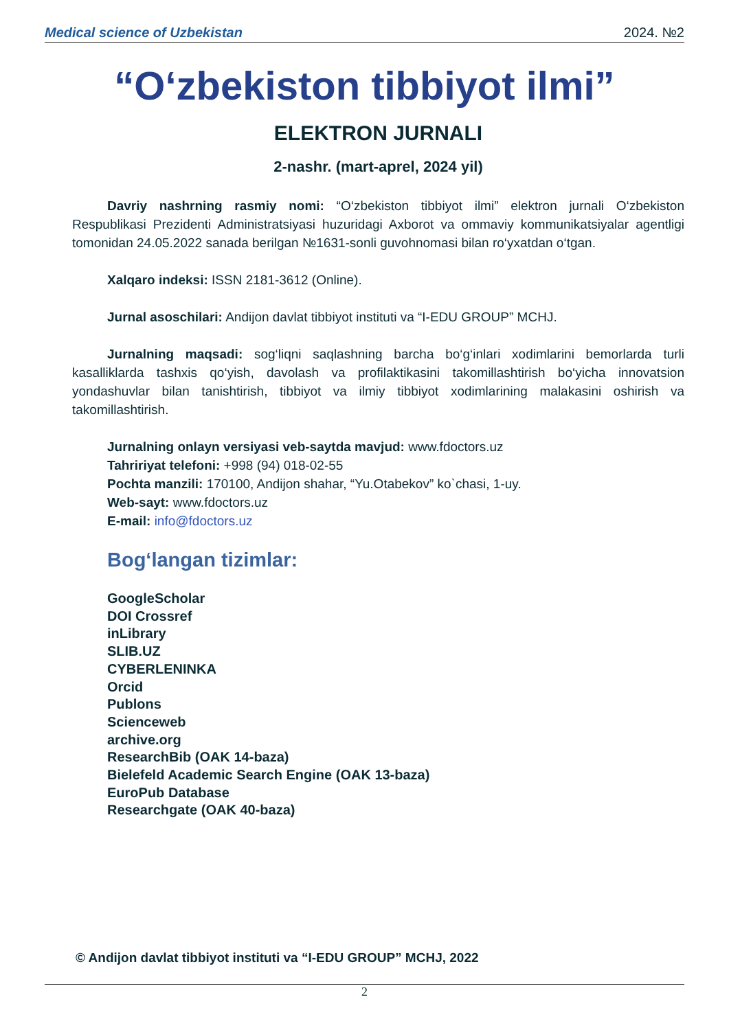Medical science of Uzbekistan 2024. №2
“O‘zbekiston tibbiyot ilmi”
ELEKTRON JURNALI
2-nashr. (mart-aprel, 2024 yil)
Davriy nashrning rasmiy nomi: “O‘zbekiston tibbiyot ilmi” elektron jurnali O‘zbekiston Respublikasi Prezidenti Administratsiyasi huzuridagi Axborot va ommaviy kommunikatsiyalar agentligi tomonidan 24.05.2022 sanada berilgan №1631-sonli guvohnomasi bilan ro‘yxatdan o‘tgan.
Xalqaro indeksi: ISSN 2181-3612 (Online).
Jurnal asoschilari: Andijon davlat tibbiyot instituti va “I-EDU GROUP” MCHJ.
Jurnalning maqsadi: sog‘liqni saqlashning barcha bo‘g‘inlari xodimlarini bemorlarda turli kasalliklarda tashxis qo‘yish, davolash va profilaktikasini takomillashtirish bo‘yicha innovatsion yondashuvlar bilan tanishtirish, tibbiyot va ilmiy tibbiyot xodimlarining malakasini oshirish va takomillashtirish.
Jurnalning onlayn versiyasi veb-saytda mavjud: www.fdoctors.uz
Tahririyat telefoni: +998 (94) 018-02-55
Pochta manzili: 170100, Andijon shahar, “Yu.Otabekov” ko`chasi, 1-uy.
Web-sayt: www.fdoctors.uz
E-mail: info@fdoctors.uz
Bog‘langan tizimlar:
GoogleScholar
DOI Crossref
inLibrary
SLIB.UZ
CYBERLENINKA
Orcid
Publons
Scienceweb
archive.org
ResearchBib (OAK 14-baza)
Bielefeld Academic Search Engine (OAK 13-baza)
EuroPub Database
Researchgate (OAK 40-baza)
© Andijon davlat tibbiyot instituti va “I-EDU GROUP” MCHJ, 2022
2